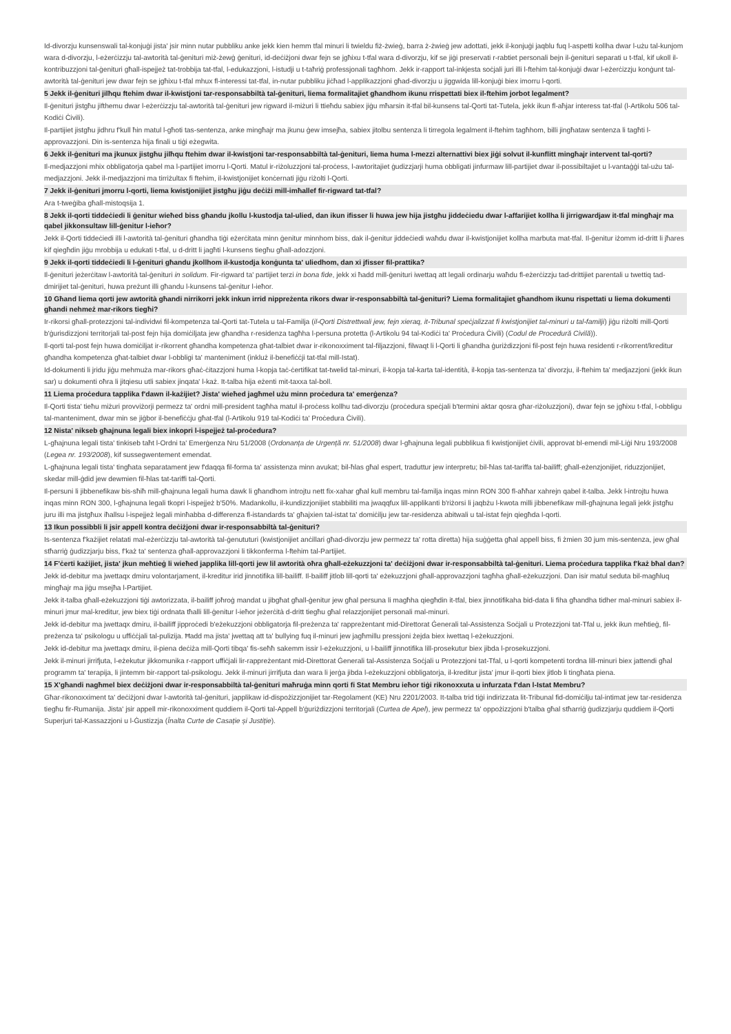Id-divorzju kunsenswali tal-konjuġi jista' jsir minn nutar pubbliku anke jekk kien hemm tfal minuri li twieldu fiż-żwieġ, barra ż-żwieġ jew adottati, jekk il-konjuġi jaqblu fuq l-aspetti kollha dwar l-użu tal-kunjom wara d-divorzju, l-eżerċizzju tal-awtorità tal-ġenituri miż-żewġ ġenituri, id-deċiżjoni dwar fejn se jgħixu t-tfal wara d-divorzju, kif se jiġi preservati r-rabtiet personali bejn il-ġenituri separati u t-tfal, kif ukoll il-kontribuzzjoni tal-ġenituri għall-ispejjeż tat-trobbija tat-tfal, l-edukazzjoni, l-istudji u t-taħriġ professjonali tagħhom. Jekk ir-rapport tal-inkjesta soċjali juri illi l-ftehim tal-konjuġi dwar l-eżerċizzju konġunt tal-awtorità tal-ġenituri jew dwar fejn se jgħixu t-tfal mhux fl-interessi tat-tfal, in-nutar pubbliku jiċħad l-applikazzjoni għad-divorzju u jiggwida lill-konjuġi biex imorru l-qorti.
5 Jekk il-ġenituri jilħqu ftehim dwar il-kwistjoni tar-responsabbiltà tal-ġenituri, liema formalitajiet għandhom ikunu rrispettati biex il-ftehim jorbot legalment?
Il-ġenituri jistgħu jifthemu dwar l-eżerċizzju tal-awtorità tal-ġenituri jew rigward il-miżuri li ttieħdu sabiex jiġu mħarsin it-tfal bil-kunsens tal-Qorti tat-Tutela, jekk ikun fl-aħjar interess tat-tfal (l-Artikolu 506 tal-Kodiċi Ċivili).
Il-partijiet jistgħu jidhru f'kull ħin matul l-għoti tas-sentenza, anke mingħajr ma jkunu ġew imsejħa, sabiex jitolbu sentenza li tirregola legalment il-ftehim tagħhom, billi jingħataw sentenza li tagħti l-approvazzjoni. Din is-sentenza hija finali u tiġi eżegwita.
6 Jekk il-ġenituri ma jkunux jistgħu jilħqu ftehim dwar il-kwistjoni tar-responsabbiltà tal-ġenituri, liema huma l-mezzi alternattivi biex jiġi solvut il-kunflitt mingħajr intervent tal-qorti?
Il-medjazzjoni mhix obbligatorja qabel ma l-partijiet imorru l-Qorti. Matul ir-riżoluzzjoni tal-proċess, l-awtoritajiet ġudizzjarji huma obbligati jinfurmaw lill-partijiet dwar il-possibiltajiet u l-vantaġġi tal-użu tal-medjazzjoni. Jekk il-medjazzjoni ma tirriżultax fi ftehim, il-kwistjonijiet konċernati jiġu riżolti l-Qorti.
7 Jekk il-ġenituri jmorru l-qorti, liema kwistjonijiet jistgħu jiġu deċiżi mill-imħallef fir-rigward tat-tfal?
Ara t-tweġiba għall-mistoqsija 1.
8 Jekk il-qorti tiddeċiedi li ġenitur wieħed biss għandu jkollu l-kustodja tal-ulied, dan ikun ifisser li huwa jew hija jistgħu jiddeċiedu dwar l-affarijiet kollha li jirrigwardjaw it-tfal mingħajr ma qabel jikkonsultaw lill-ġenitur l-ieħor?
Jekk il-Qorti tiddeċiedi illi l-awtorità tal-ġenituri għandha tiġi eżerċitata minn ġenitur minnhom biss, dak il-ġenitur jiddeċiedi waħdu dwar il-kwistjonijiet kollha marbuta mat-tfal. Il-ġenitur iżomm id-dritt li jħares kif qiegħdin jiġu mrobbija u edukati t-tfal, u d-dritt li jagħti l-kunsens tiegħu għall-adozzjoni.
9 Jekk il-qorti tiddeċiedi li l-ġenituri għandu jkollhom il-kustodja konġunta ta' uliedhom, dan xi jfisser fil-prattika?
Il-ġenituri jeżerċitaw l-awtorità tal-ġenituri in solidum. Fir-rigward ta' partijiet terzi in bona fide, jekk xi ħadd mill-ġenituri iwettaq att legali ordinarju waħdu fl-eżerċizzju tad-drittijiet parentali u twettiq tad-dmirijiet tal-ġenituri, huwa preżunt illi għandu l-kunsens tal-ġenitur l-ieħor.
10 Għand liema qorti jew awtorità għandi nirrikorri jekk inkun irrid nippreżenta rikors dwar ir-responsabbiltà tal-ġenituri? Liema formalitajiet għandhom ikunu rispettati u liema dokumenti għandi nehmeż mar-rikors tiegħi?
Ir-rikorsi għall-protezzjoni tal-individwi fil-kompetenza tal-Qorti tat-Tutela u tal-Familja (il-Qorti Distrettwali jew, fejn xieraq, it-Tribunal speċjalizzat fi kwistjonijiet tal-minuri u tal-familji) jiġu riżolti mill-Qorti b'ġurisdizzjoni territorjali tal-post fejn hija domiċiljata jew għandha r-residenza tagħha l-persuna protetta (l-Artikolu 94 tal-Kodiċi ta' Proċedura Ċivili) (Codul de Procedură Civilă)).
Il-qorti tal-post fejn huwa domiċiljat ir-rikorrent għandha kompetenza għat-talbiet dwar ir-rikonoxximent tal-filjazzjoni, filwaqt li l-Qorti li għandha ġuriżdizzjoni fil-post fejn huwa residenti r-rikorrent/kreditur għandha kompetenza għat-talbiet dwar l-obbligi ta' manteniment (inkluż il-benefiċċji tat-tfal mill-Istat).
Id-dokumenti li jridu jiġu mehmuża mar-rikors għaċ-ċitazzjoni huma l-kopja taċ-ċertifikat tat-twelid tal-minuri, il-kopja tal-karta tal-identità, il-kopja tas-sentenza ta' divorzju, il-ftehim ta' medjazzjoni (jekk ikun sar) u dokumenti oħra li jitqiesu utli sabiex jinqata' l-każ. It-talba hija eżenti mit-taxxa tal-boll.
11 Liema proċedura tapplika f'dawn il-każijiet? Jista' wieħed jagħmel użu minn proċedura ta' emerġenza?
Il-Qorti tista' tieħu miżuri provviżorji permezz ta' ordni mill-president tagħha matul il-proċess kollhu tad-divorzju (proċedura speċjali b'termini aktar qosra għar-riżoluzzjoni), dwar fejn se jgħixu t-tfal, l-obbligu tal-manteniment, dwar min se jiġbor il-benefiċċju għat-tfal (l-Artikolu 919 tal-Kodiċi ta' Proċedura Ċivili).
12 Nista' nikseb għajnuna legali biex inkopri l-ispejjeż tal-proċedura?
L-għajnuna legali tista' tinkiseb taħt l-Ordni ta' Emerġenza Nru 51/2008 (Ordonanța de Urgență nr. 51/2008) dwar l-għajnuna legali pubblikua fi kwistjonijiet ċivili, approvat bl-emendi mil-Liġi Nru 193/2008 (Legea nr. 193/2008), kif sussegwentement emendat.
L-għajnuna legali tista' tingħata separatament jew f'daqqa fil-forma ta' assistenza minn avukat; bil-ħlas għal espert, traduttur jew interpretu; bil-ħlas tat-tariffa tal-bailiff; għall-eżenzjonijiet, riduzzjonijiet, skedar mill-ġdid jew dewmien fil-ħlas tat-tariffi tal-Qorti.
Il-persuni li jibbenefikaw bis-sħiħ mill-għajnuna legali huma dawk li għandhom introjtu nett fix-xahar għal kull membru tal-familja inqas minn RON 300 fl-aħħar xahrejn qabel it-talba. Jekk l-introjtu huwa inqas minn RON 300, l-għajnuna legali tkopri l-ispejjeż b'50%. Madankollu, il-kundizzjonijiet stabbiliti ma jwaqqfux lill-applikanti b'riżorsi li jaqbżu l-kwota milli jibbenefikaw mill-għajnuna legali jekk jistgħu juru illi ma jistgħux iħallsu l-ispejjeż legali minħabba d-differenza fl-istandards ta' għajxien tal-istat ta' domiċilju jew tar-residenza abitwali u tal-istat fejn qiegħda l-qorti.
13 Ikun possibbli li jsir appell kontra deċiżjoni dwar ir-responsabbiltà tal-ġenituri?
Is-sentenza f'każijiet relatati mal-eżerċizzju tal-awtorità tal-ġenututuri (kwistjonijiet anċillari għad-divorzju jew permezz ta' rotta diretta) hija suġġetta għal appell biss, fi żmien 30 jum mis-sentenza, jew għal stħarriġ ġudizzjarju biss, f'każ ta' sentenza għall-approvazzjoni li tikkonferma l-ftehim tal-Partijiet.
14 F'ċerti każijiet, jista' jkun meħtieġ li wieħed japplika lill-qorti jew lil awtorità oħra għall-eżekuzzjoni ta' deċiżjoni dwar ir-responsabbiltà tal-ġenituri. Liema proċedura tapplika f'każ bħal dan?
Jekk id-debitur ma jwettaqx dmiru volontarjament, il-kreditur irid jinnotifika lill-bailiff. Il-bailiff jitlob lill-qorti ta' eżekuzzjoni għall-approvazzjoni tagħha għall-eżekuzzjoni. Dan isir matul seduta bil-magħluq mingħajr ma jiġu msejħa l-Partijiet.
Jekk it-talba għall-eżekuzzjoni tiġi awtorizzata, il-bailiff joħroġ mandat u jibgħat għall-ġenitur jew għal persuna li magħha qiegħdin it-tfal, biex jinnotifikaha bid-data li fiha għandha tidher mal-minuri sabiex il-minuri jmur mal-kreditur, jew biex tiġi ordnata tħalli lill-ġenitur l-ieħor jeżerċità d-dritt tiegħu għal relazzjonijiet personali mal-minuri.
Jekk id-debitur ma jwettaqx dmiru, il-bailiff jipproċedi b'eżekuzzjoni obbligatorja fil-preżenza ta' rappreżentant mid-Direttorat Ġenerali tal-Assistenza Soċjali u Protezzjoni tat-Tfal u, jekk ikun meħtieġ, fil-preżenza ta' psikologu u uffiċċjali tal-pulizija. Ħadd ma jista' jwettaq att ta' bullying fuq il-minuri jew jagħmillu pressjoni żejda biex iwettaq l-eżekuzzjoni.
Jekk id-debitur ma jwettaqx dmiru, il-piena deċiża mill-Qorti tibqa' fis-seħħ sakemm issir l-eżekuzzjoni, u l-bailiff jinnotifika lill-prosekutur biex jibda l-prosekuzzjoni.
Jekk il-minuri jirrifjuta, l-eżekutur jikkomunika r-rapport uffiċjali lir-rappreżentant mid-Direttorat Ġenerali tal-Assistenza Soċjali u Protezzjoni tat-Tfal, u l-qorti kompetenti tordna lill-minuri biex jattendi għal programm ta' terapija, li jintemm bir-rapport tal-psikologu. Jekk il-minuri jirrifjuta dan wara li jerġa jibda l-eżekuzzjoni obbligatorja, il-kreditur jista' jmur il-qorti biex jitlob li tingħata piena.
15 X'għandi nagħmel biex deċiżjoni dwar ir-responsabbiltà tal-ġenituri maħruġa minn qorti fi Stat Membru ieħor tiġi rikonoxxuta u infurzata f'dan l-Istat Membru?
Għar-rikonoxximent ta' deċiżjoni dwar l-awtorità tal-ġenituri, japplikaw id-dispożizzjonijiet tar-Regolament (KE) Nru 2201/2003. It-talba trid tiġi indirizzata lit-Tribunal fid-domiċilju tal-intimat jew tar-residenza tiegħu fir-Rumanija. Jista' jsir appell mir-rikonoxximent quddiem il-Qorti tal-Appell b'ġuriżdizzjoni territorjali (Curtea de Apel), jew permezz ta' oppożizzjoni b'talba għal stħarriġ ġudizzjarju quddiem il-Qorti Superjuri tal-Kassazzjoni u l-Ġustizzja (Înalta Curte de Casație și Justiție).